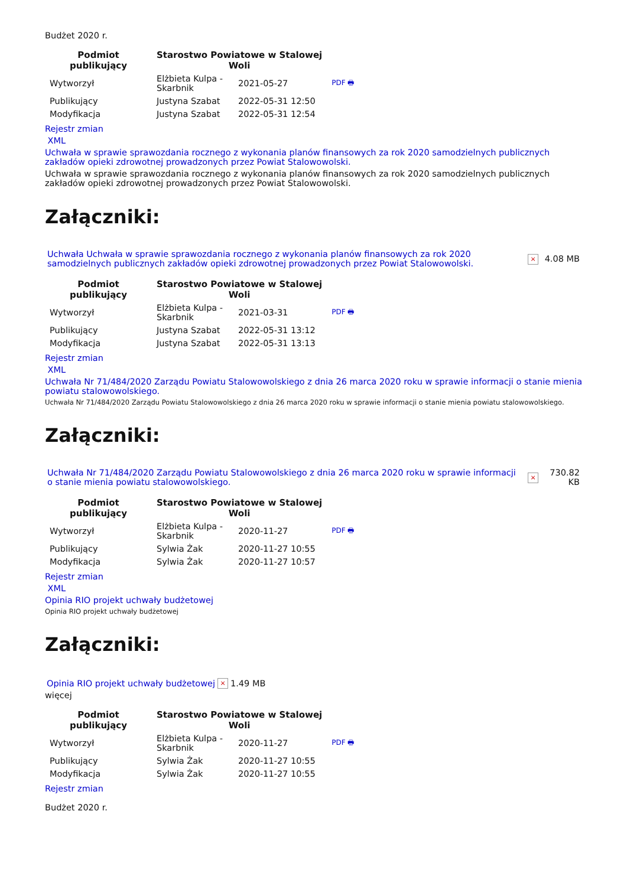Budżet 2020 r.
| Podmiot publikujący | Starostwo Powiatowe w Stalowej Woli | | |
| --- | --- | --- | --- |
| Wytworzył | Elżbieta Kulpa - Skarbnik | 2021-05-27 | PDF 🖶 |
| Publikujący | Justyna Szabat | 2022-05-31 12:50 | |
| Modyfikacja | Justyna Szabat | 2022-05-31 12:54 | |
Rejestr zmian
XML
Uchwała w sprawie sprawozdania rocznego z wykonania planów finansowych za rok 2020 samodzielnych publicznych zakładów opieki zdrowotnej prowadzonych przez Powiat Stalowowolski.
Uchwała w sprawie sprawozdania rocznego z wykonania planów finansowych za rok 2020 samodzielnych publicznych zakładów opieki zdrowotnej prowadzonych przez Powiat Stalowowolski.
Załączniki:
| Uchwała Uchwała w sprawie sprawozdania rocznego z wykonania planów finansowych za rok 2020 samodzielnych publicznych zakładów opieki zdrowotnej prowadzonych przez Powiat Stalowowolski. | × | 4.08 MB |
| Podmiot publikujący | Starostwo Powiatowe w Stalowej Woli | | |
| --- | --- | --- | --- |
| Wytworzył | Elżbieta Kulpa - Skarbnik | 2021-03-31 | PDF 🖶 |
| Publikujący | Justyna Szabat | 2022-05-31 13:12 | |
| Modyfikacja | Justyna Szabat | 2022-05-31 13:13 | |
Rejestr zmian
XML
Uchwała Nr 71/484/2020 Zarządu Powiatu Stalowowolskiego z dnia 26 marca 2020 roku w sprawie informacji o stanie mienia powiatu stalowowolskiego.
Uchwała Nr 71/484/2020 Zarządu Powiatu Stalowowolskiego z dnia 26 marca 2020 roku w sprawie informacji o stanie mienia powiatu stalowowolskiego.
Załączniki:
| Uchwała Nr 71/484/2020 Zarządu Powiatu Stalowowolskiego z dnia 26 marca 2020 roku w sprawie informacji o stanie mienia powiatu stalowowolskiego. | × | 730.82 KB |
| Podmiot publikujący | Starostwo Powiatowe w Stalowej Woli | | |
| --- | --- | --- | --- |
| Wytworzył | Elżbieta Kulpa - Skarbnik | 2020-11-27 | PDF 🖶 |
| Publikujący | Sylwia Żak | 2020-11-27 10:55 | |
| Modyfikacja | Sylwia Żak | 2020-11-27 10:57 | |
Rejestr zmian
XML
Opinia RIO projekt uchwały budżetowej
Opinia RIO projekt uchwały budżetowej
Załączniki:
| Opinia RIO projekt uchwały budżetowej | × | 1.49 MB |
więcej
| Podmiot publikujący | Starostwo Powiatowe w Stalowej Woli | | |
| --- | --- | --- | --- |
| Wytworzył | Elżbieta Kulpa - Skarbnik | 2020-11-27 | PDF 🖶 |
| Publikujący | Sylwia Żak | 2020-11-27 10:55 | |
| Modyfikacja | Sylwia Żak | 2020-11-27 10:55 | |
Rejestr zmian
Budżet 2020 r.